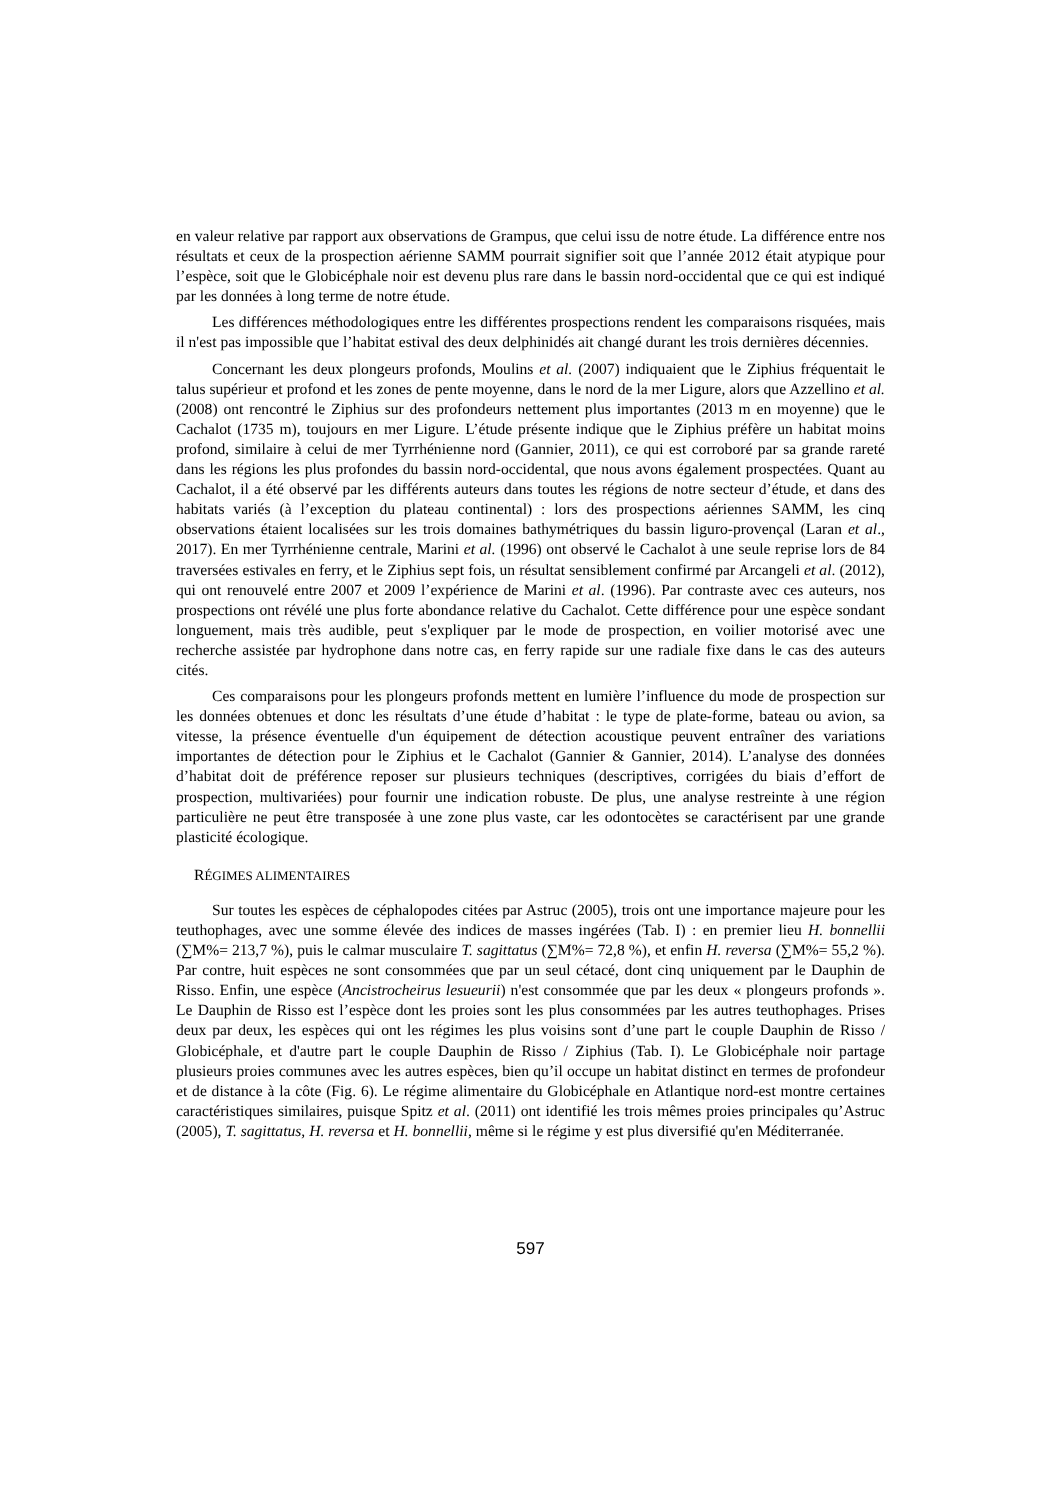en valeur relative par rapport aux observations de Grampus, que celui issu de notre étude. La différence entre nos résultats et ceux de la prospection aérienne SAMM pourrait signifier soit que l’année 2012 était atypique pour l’espèce, soit que le Globicéphale noir est devenu plus rare dans le bassin nord-occidental que ce qui est indiqué par les données à long terme de notre étude.
Les différences méthodologiques entre les différentes prospections rendent les comparaisons risquées, mais il n'est pas impossible que l’habitat estival des deux delphinidés ait changé durant les trois dernières décennies.
Concernant les deux plongeurs profonds, Moulins et al. (2007) indiquaient que le Ziphius fréquentait le talus supérieur et profond et les zones de pente moyenne, dans le nord de la mer Ligure, alors que Azzellino et al. (2008) ont rencontré le Ziphius sur des profondeurs nettement plus importantes (2013 m en moyenne) que le Cachalot (1735 m), toujours en mer Ligure. L’étude présente indique que le Ziphius préfère un habitat moins profond, similaire à celui de mer Tyrrhénienne nord (Gannier, 2011), ce qui est corroboré par sa grande rareté dans les régions les plus profondes du bassin nord-occidental, que nous avons également prospectées. Quant au Cachalot, il a été observé par les différents auteurs dans toutes les régions de notre secteur d’étude, et dans des habitats variés (à l’exception du plateau continental) : lors des prospections aériennes SAMM, les cinq observations étaient localisées sur les trois domaines bathymétriques du bassin liguro-provençal (Laran et al., 2017). En mer Tyrrhénienne centrale, Marini et al. (1996) ont observé le Cachalot à une seule reprise lors de 84 traversées estivales en ferry, et le Ziphius sept fois, un résultat sensiblement confirmé par Arcangeli et al. (2012), qui ont renouvelé entre 2007 et 2009 l’expérience de Marini et al. (1996). Par contraste avec ces auteurs, nos prospections ont révélé une plus forte abondance relative du Cachalot. Cette différence pour une espèce sondant longuement, mais très audible, peut s'expliquer par le mode de prospection, en voilier motorisé avec une recherche assistée par hydrophone dans notre cas, en ferry rapide sur une radiale fixe dans le cas des auteurs cités.
Ces comparaisons pour les plongeurs profonds mettent en lumière l’influence du mode de prospection sur les données obtenues et donc les résultats d’une étude d’habitat : le type de plate-forme, bateau ou avion, sa vitesse, la présence éventuelle d'un équipement de détection acoustique peuvent entraîner des variations importantes de détection pour le Ziphius et le Cachalot (Gannier & Gannier, 2014). L’analyse des données d’habitat doit de préférence reposer sur plusieurs techniques (descriptives, corrigées du biais d’effort de prospection, multivariées) pour fournir une indication robuste. De plus, une analyse restreinte à une région particulière ne peut être transposée à une zone plus vaste, car les odontocètes se caractérisent par une grande plasticité écologique.
RÉGIMES ALIMENTAIRES
Sur toutes les espèces de céphalopodes citées par Astruc (2005), trois ont une importance majeure pour les teuthophages, avec une somme élevée des indices de masses ingérées (Tab. I) : en premier lieu H. bonnellii (∑M%= 213,7 %), puis le calmar musculaire T. sagittatus (∑M%= 72,8 %), et enfin H. reversa (∑M%= 55,2 %). Par contre, huit espèces ne sont consommées que par un seul cétacé, dont cinq uniquement par le Dauphin de Risso. Enfin, une espèce (Ancistrocheirus lesueurii) n'est consommée que par les deux « plongeurs profonds ». Le Dauphin de Risso est l’espèce dont les proies sont les plus consommées par les autres teuthophages. Prises deux par deux, les espèces qui ont les régimes les plus voisins sont d’une part le couple Dauphin de Risso / Globicéphale, et d'autre part le couple Dauphin de Risso / Ziphius (Tab. I). Le Globicéphale noir partage plusieurs proies communes avec les autres espèces, bien qu’il occupe un habitat distinct en termes de profondeur et de distance à la côte (Fig. 6). Le régime alimentaire du Globicéphale en Atlantique nord-est montre certaines caractéristiques similaires, puisque Spitz et al. (2011) ont identifié les trois mêmes proies principales qu’Astruc (2005), T. sagittatus, H. reversa et H. bonnellii, même si le régime y est plus diversifié qu'en Méditerranée.
597